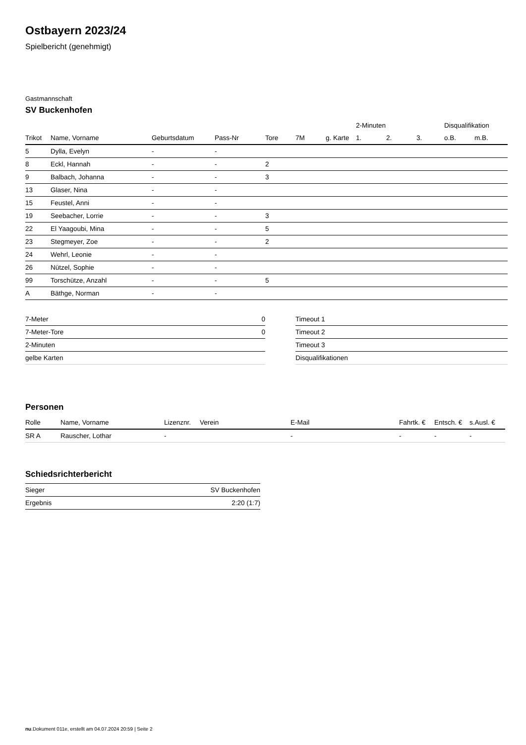Ostbayern 2023/24
Spielbericht (genehmigt)
Gastmannschaft
SV Buckenhofen
| | | | | | | | 2-Minuten | | | Disqualifikation | |
| --- | --- | --- | --- | --- | --- | --- | --- | --- | --- | --- | --- |
| Trikot | Name, Vorname | Geburtsdatum | Pass-Nr | Tore | 7M | g. Karte | 1. | 2. | 3. | o.B. | m.B. |
| 5 | Dylla, Evelyn | - | - | | | | | | | | |
| 8 | Eckl, Hannah | - | - | 2 | | | | | | | |
| 9 | Balbach, Johanna | - | - | 3 | | | | | | | |
| 13 | Glaser, Nina | - | - | | | | | | | | |
| 15 | Feustel, Anni | - | - | | | | | | | | |
| 19 | Seebacher, Lorrie | - | - | 3 | | | | | | | |
| 22 | El Yaagoubi, Mina | - | - | 5 | | | | | | | |
| 23 | Stegmeyer, Zoe | - | - | 2 | | | | | | | |
| 24 | Wehrl, Leonie | - | - | | | | | | | | |
| 26 | Nützel, Sophie | - | - | | | | | | | | |
| 99 | Torschütze, Anzahl | - | - | 5 | | | | | | | |
| A | Bäthge, Norman | - | - | | | | | | | | |
| 7-Meter | 0 |
| 7-Meter-Tore | 0 |
| 2-Minuten | |
| gelbe Karten | |
| Timeout 1 |
| Timeout 2 |
| Timeout 3 |
| Disqualifikationen |
Personen
| Rolle | Name, Vorname | Lizenznr. | Verein | E-Mail | Fahrtk. € | Entsch. € | s.Ausl. € |
| --- | --- | --- | --- | --- | --- | --- | --- |
| SR A | Rauscher, Lothar | - | | - | - | - | - |
Schiedsrichterbericht
| Sieger | SV Buckenhofen |
| Ergebnis | 2:20 (1:7) |
nu.Dokument 011e, erstellt am 04.07.2024 20:59 | Seite 2